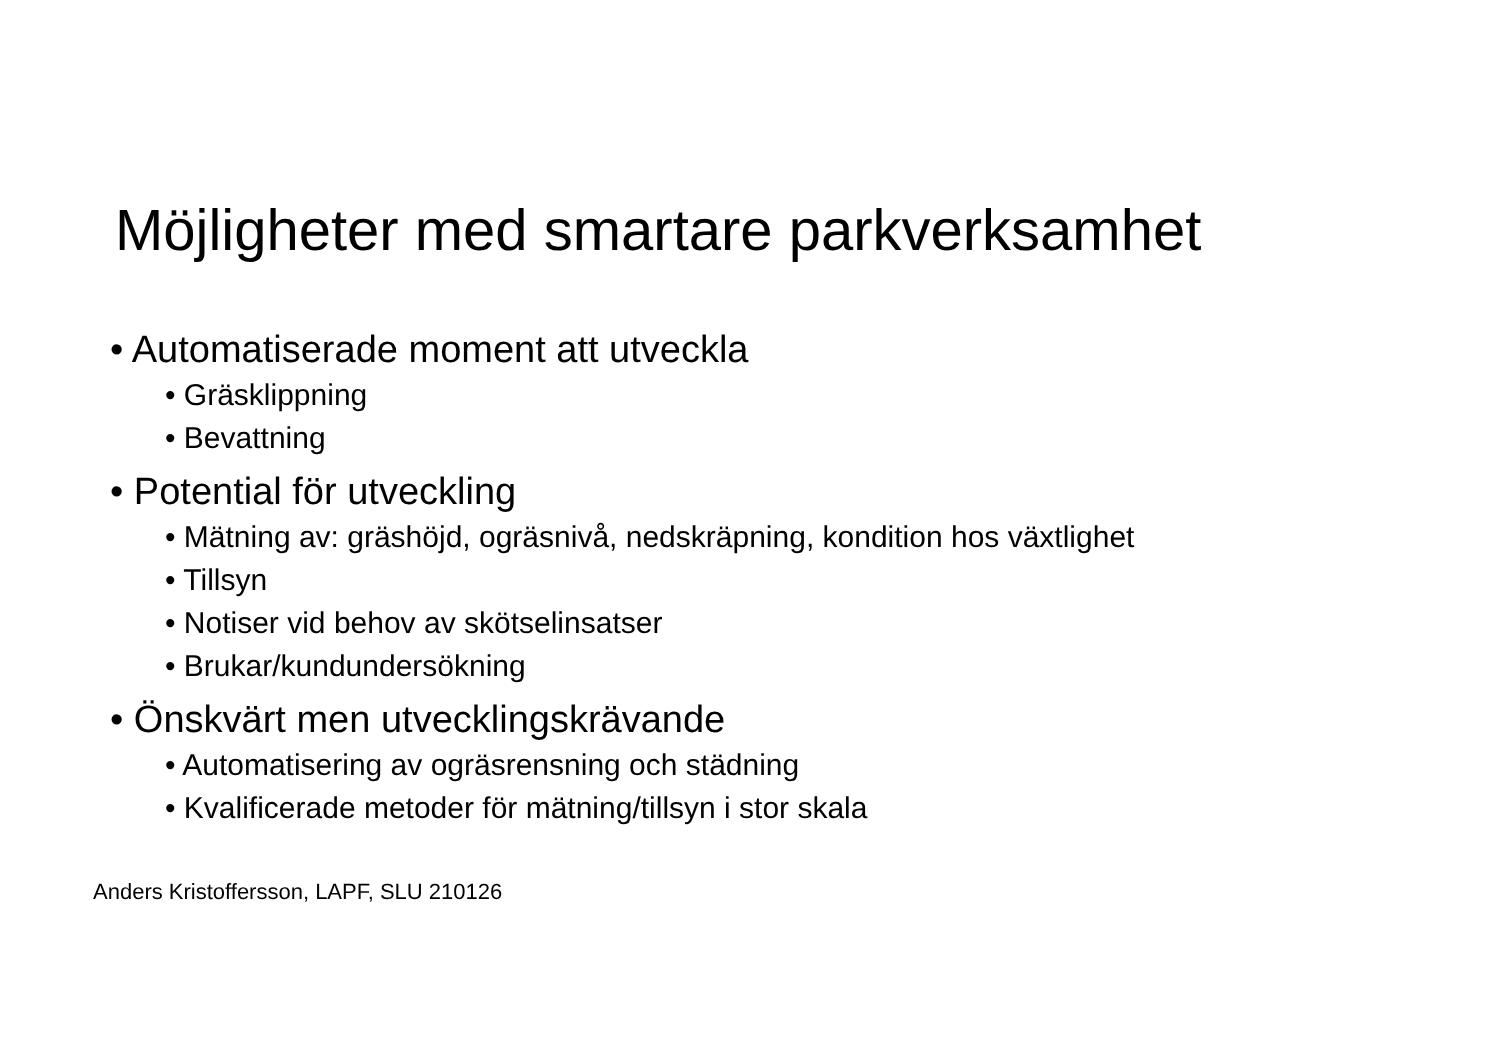Möjligheter med smartare parkverksamhet
• Automatiserade moment att utveckla
• Gräsklippning
• Bevattning
• Potential för utveckling
• Mätning av: gräshöjd, ogräsnivå, nedskräpning, kondition hos växtlighet
• Tillsyn
• Notiser vid behov av skötselinsatser
• Brukar/kundundersökning
• Önskvärt men utvecklingskrävande
• Automatisering av ogräsrensning och städning
• Kvalificerade metoder för mätning/tillsyn i stor skala
Anders Kristoffersson, LAPF, SLU 210126